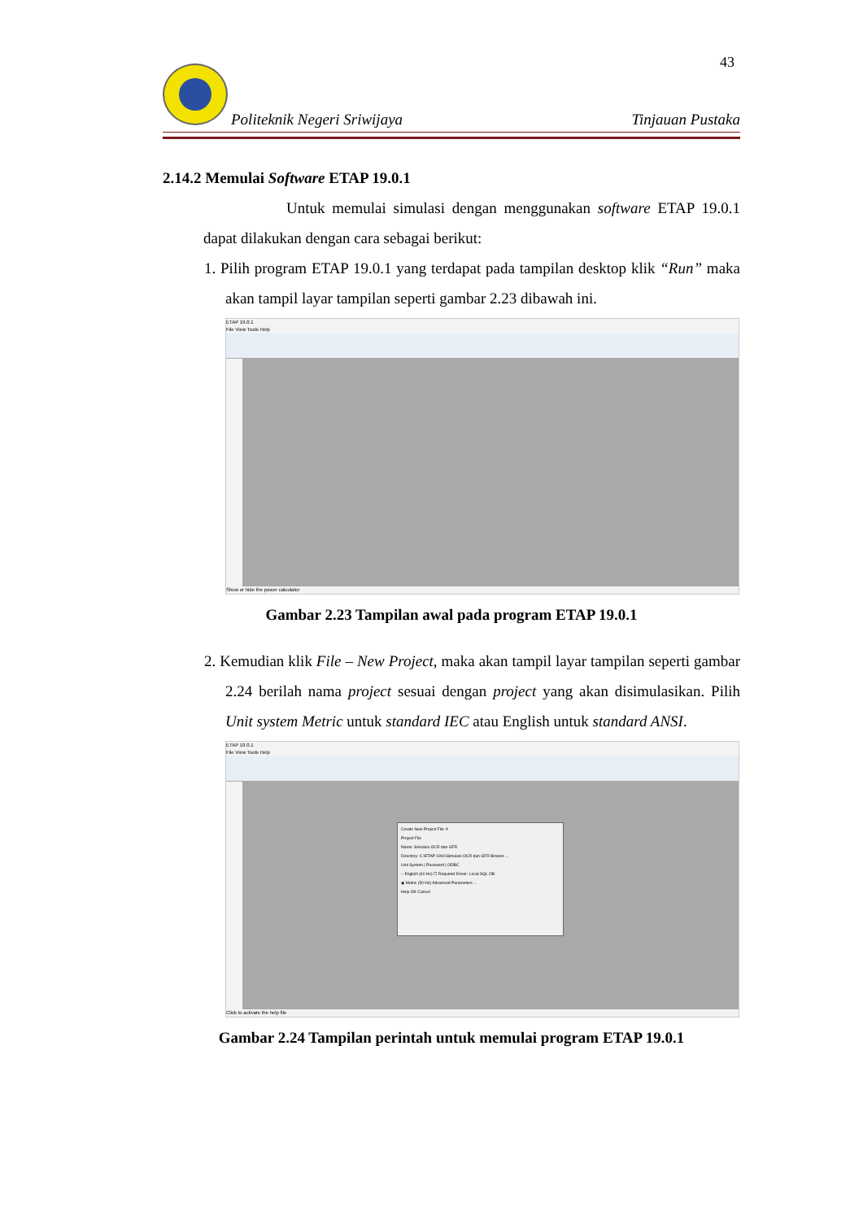43
Politeknik Negeri Sriwijaya Tinjauan Pustaka
2.14.2 Memulai Software ETAP 19.0.1
Untuk memulai simulasi dengan menggunakan software ETAP 19.0.1 dapat dilakukan dengan cara sebagai berikut:
1. Pilih program ETAP 19.0.1 yang terdapat pada tampilan desktop klik “Run” maka akan tampil layar tampilan seperti gambar 2.23 dibawah ini.
ETAP 19.0.1
File View Tools Help
Show or hide the power calculator
Gambar 2.23 Tampilan awal pada program ETAP 19.0.1
2. Kemudian klik File – New Project, maka akan tampil layar tampilan seperti gambar 2.24 berilah nama project sesuai dengan project yang akan disimulasikan. Pilih Unit system Metric untuk standard IEC atau English untuk standard ANSI.
ETAP 19.0.1
File View Tools Help
Create New Project File ✕
Project File
Name: Simulasi OCR dan GFR
Directory: C:\ETAP 1901\Simulasi OCR dan GFR Browse ...
Unit System | Password | ODBC
○ English (60 Hz) ☐ Required Driver: Local SQL DB
◉ Metric (50 Hz) Advanced Parameters ...
Help OK Cancel
Click to activate the help file
Gambar 2.24 Tampilan perintah untuk memulai program ETAP 19.0.1